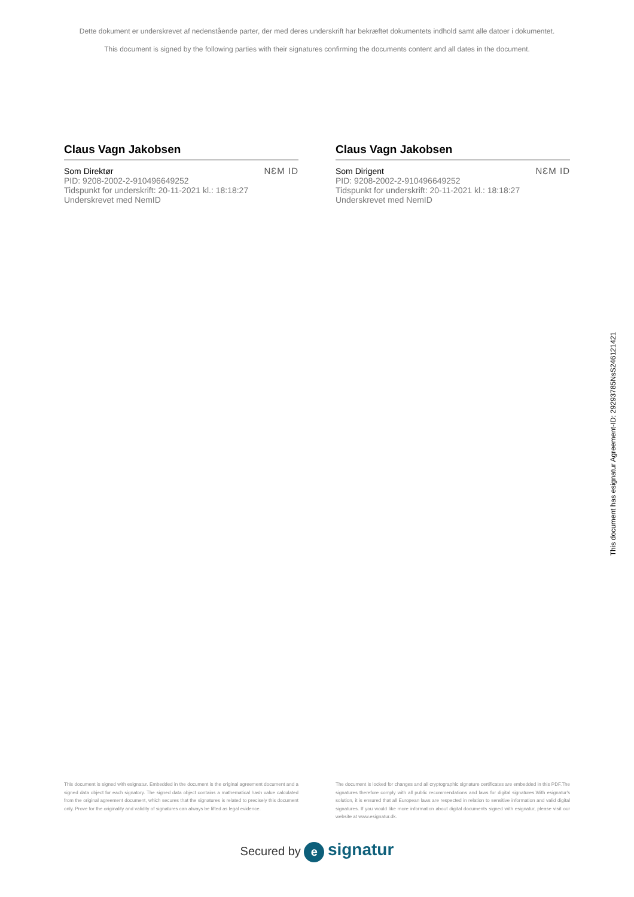Dette dokument er underskrevet af nedenstående parter, der med deres underskrift har bekræftet dokumentets indhold samt alle datoer i dokumentet.
This document is signed by the following parties with their signatures confirming the documents content and all dates in the document.
Claus Vagn Jakobsen
Som Direktør
PID: 9208-2002-2-910496649252
Tidspunkt for underskrift: 20-11-2021 kl.: 18:18:27
Underskrevet med NemID
NƐM ID
Claus Vagn Jakobsen
Som Dirigent
PID: 9208-2002-2-910496649252
Tidspunkt for underskrift: 20-11-2021 kl.: 18:18:27
Underskrevet med NemID
NƐM ID
This document is signed with esignatur. Embedded in the document is the original agreement document and a signed data object for each signatory. The signed data object contains a mathematical hash value calculated from the original agreement document, which secures that the signatures is related to precisely this document only. Prove for the originality and validity of signatures can always be lifted as legal evidence.
The document is locked for changes and all cryptographic signature certificates are embedded in this PDF.The signatures therefore comply with all public recommendations and laws for digital signatures.With esignatur's solution, it is ensured that all European laws are respected in relation to sensitive information and valid digital signatures. If you would like more information about digital documents signed with esignatur, please visit our website at www.esignatur.dk.
Secured by e signatur
This document has esignatur Agreement-ID: 29293785NsS246121421